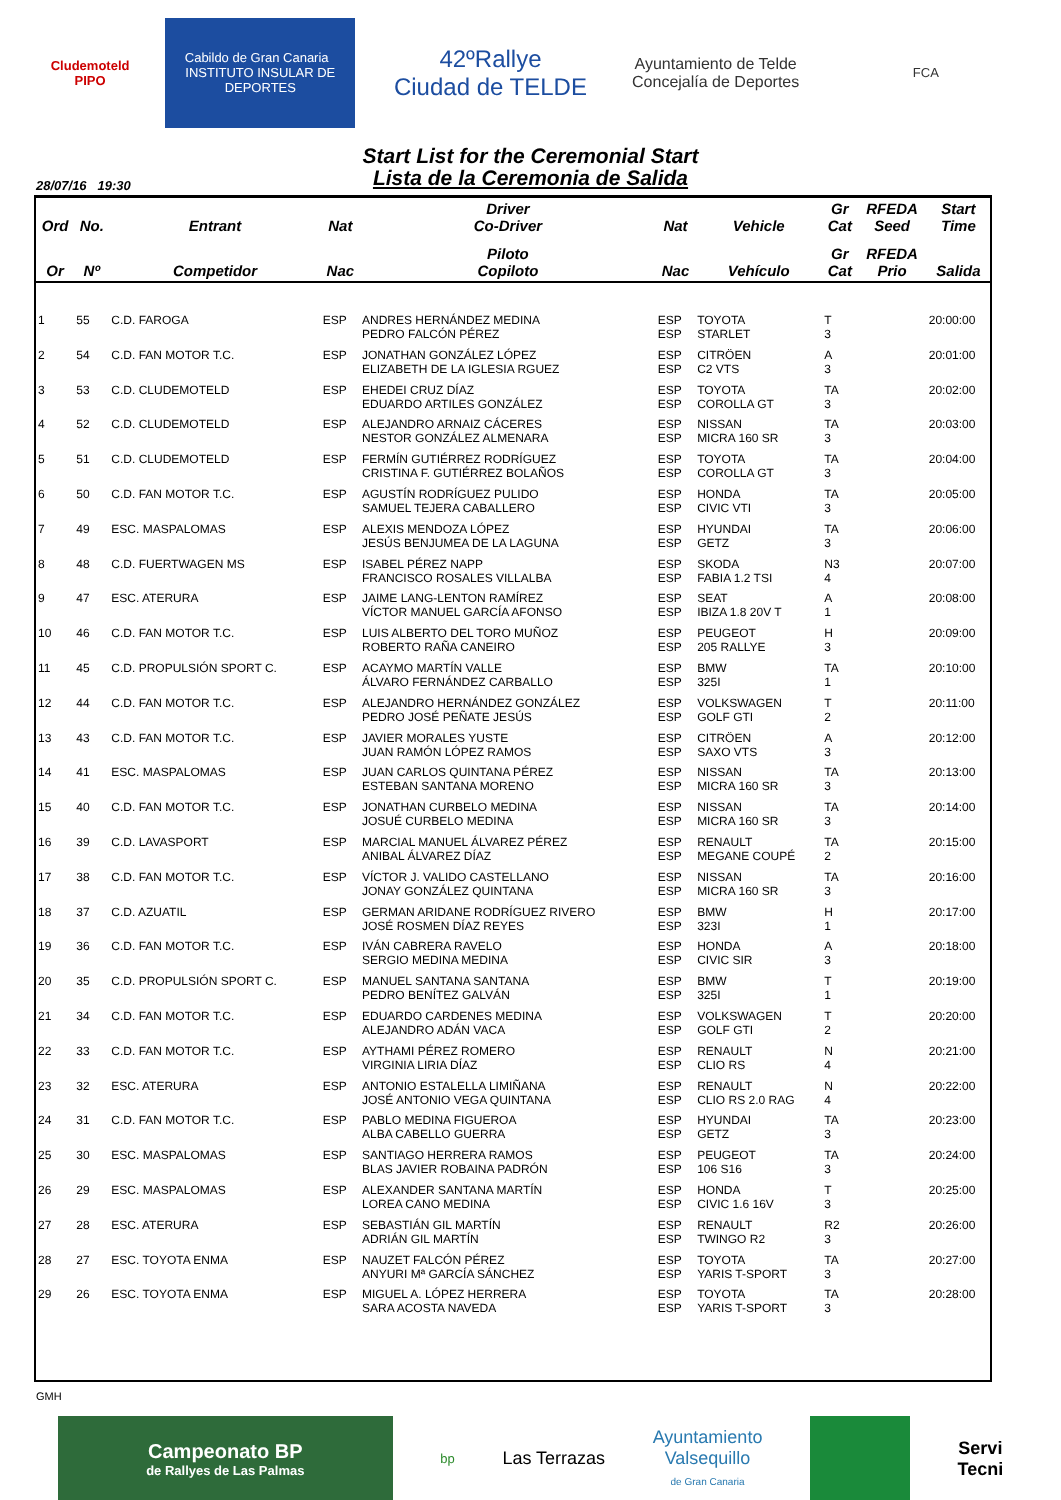Cludemoteld
PIPO
Cabildo de Gran Canaria INSTITUTO INSULAR DE DEPORTES
42ºRallye
Ciudad de TELDE
Ayuntamiento de Telde
Concejalía de Deportes
FCA
Start List for the Ceremonial Start
Lista de la Ceremonia de Salida
28/07/16 19:30
| Ord | No. | Entrant | Nat | Driver Co-Driver | Nat | Vehicle | Gr Cat | RFEDA Seed | Start Time |
| --- | --- | --- | --- | --- | --- | --- | --- | --- | --- |
| Or | Nº | Competidor | Nac | Piloto Copiloto | Nac | Vehículo | Gr Cat | RFEDA Prio | Salida |
| 1 | 55 | C.D. FAROGA | ESP | ANDRES HERNÁNDEZ MEDINA PEDRO FALCÓN PÉREZ | ESP ESP | TOYOTA STARLET | T 3 | | 20:00:00 |
| 2 | 54 | C.D. FAN MOTOR T.C. | ESP | JONATHAN GONZÁLEZ LÓPEZ ELIZABETH DE LA IGLESIA RGUEZ | ESP ESP | CITRÖEN C2 VTS | A 3 | | 20:01:00 |
| 3 | 53 | C.D. CLUDEMOTELD | ESP | EHEDEI CRUZ DÍAZ EDUARDO ARTILES GONZÁLEZ | ESP ESP | TOYOTA COROLLA GT | TA 3 | | 20:02:00 |
| 4 | 52 | C.D. CLUDEMOTELD | ESP | ALEJANDRO ARNAIZ CÁCERES NESTOR GONZÁLEZ ALMENARA | ESP ESP | NISSAN MICRA 160 SR | TA 3 | | 20:03:00 |
| 5 | 51 | C.D. CLUDEMOTELD | ESP | FERMÍN GUTIÉRREZ RODRÍGUEZ CRISTINA F. GUTIÉRREZ BOLAÑOS | ESP ESP | TOYOTA COROLLA GT | TA 3 | | 20:04:00 |
| 6 | 50 | C.D. FAN MOTOR T.C. | ESP | AGUSTÍN RODRÍGUEZ PULIDO SAMUEL TEJERA CABALLERO | ESP ESP | HONDA CIVIC VTI | TA 3 | | 20:05:00 |
| 7 | 49 | ESC. MASPALOMAS | ESP | ALEXIS MENDOZA LÓPEZ JESÚS BENJUMEA DE LA LAGUNA | ESP ESP | HYUNDAI GETZ | TA 3 | | 20:06:00 |
| 8 | 48 | C.D. FUERTWAGEN MS | ESP | ISABEL PÉREZ NAPP FRANCISCO ROSALES VILLALBA | ESP ESP | SKODA FABIA 1.2 TSI | N3 4 | | 20:07:00 |
| 9 | 47 | ESC. ATERURA | ESP | JAIME LANG-LENTON RAMÍREZ VÍCTOR MANUEL GARCÍA AFONSO | ESP ESP | SEAT IBIZA 1.8 20V T | A 1 | | 20:08:00 |
| 10 | 46 | C.D. FAN MOTOR T.C. | ESP | LUIS ALBERTO DEL TORO MUÑOZ ROBERTO RAÑA CANEIRO | ESP ESP | PEUGEOT 205 RALLYE | H 3 | | 20:09:00 |
| 11 | 45 | C.D. PROPULSIÓN SPORT C. | ESP | ACAYMO MARTÍN VALLE ÁLVARO FERNÁNDEZ CARBALLO | ESP ESP | BMW 325I | TA 1 | | 20:10:00 |
| 12 | 44 | C.D. FAN MOTOR T.C. | ESP | ALEJANDRO HERNÁNDEZ GONZÁLEZ PEDRO JOSÉ PEÑATE JESÚS | ESP ESP | VOLKSWAGEN GOLF GTI | T 2 | | 20:11:00 |
| 13 | 43 | C.D. FAN MOTOR T.C. | ESP | JAVIER MORALES YUSTE JUAN RAMÓN LÓPEZ RAMOS | ESP ESP | CITRÖEN SAXO VTS | A 3 | | 20:12:00 |
| 14 | 41 | ESC. MASPALOMAS | ESP | JUAN CARLOS QUINTANA PÉREZ ESTEBAN SANTANA MORENO | ESP ESP | NISSAN MICRA 160 SR | TA 3 | | 20:13:00 |
| 15 | 40 | C.D. FAN MOTOR T.C. | ESP | JONATHAN CURBELO MEDINA JOSUÉ CURBELO MEDINA | ESP ESP | NISSAN MICRA 160 SR | TA 3 | | 20:14:00 |
| 16 | 39 | C.D. LAVASPORT | ESP | MARCIAL MANUEL ÁLVAREZ PÉREZ ANIBAL ÁLVAREZ DÍAZ | ESP ESP | RENAULT MEGANE COUPÉ | TA 2 | | 20:15:00 |
| 17 | 38 | C.D. FAN MOTOR T.C. | ESP | VÍCTOR J. VALIDO CASTELLANO JONAY GONZÁLEZ QUINTANA | ESP ESP | NISSAN MICRA 160 SR | TA 3 | | 20:16:00 |
| 18 | 37 | C.D. AZUATIL | ESP | GERMAN ARIDANE RODRÍGUEZ RIVERO JOSÉ ROSMEN DÍAZ REYES | ESP ESP | BMW 323I | H 1 | | 20:17:00 |
| 19 | 36 | C.D. FAN MOTOR T.C. | ESP | IVÁN CABRERA RAVELO SERGIO MEDINA MEDINA | ESP ESP | HONDA CIVIC SIR | A 3 | | 20:18:00 |
| 20 | 35 | C.D. PROPULSIÓN SPORT C. | ESP | MANUEL SANTANA SANTANA PEDRO BENÍTEZ GALVÁN | ESP ESP | BMW 325I | T 1 | | 20:19:00 |
| 21 | 34 | C.D. FAN MOTOR T.C. | ESP | EDUARDO CARDENES MEDINA ALEJANDRO ADÁN VACA | ESP ESP | VOLKSWAGEN GOLF GTI | T 2 | | 20:20:00 |
| 22 | 33 | C.D. FAN MOTOR T.C. | ESP | AYTHAMI PÉREZ ROMERO VIRGINIA LIRIA DÍAZ | ESP ESP | RENAULT CLIO RS | N 4 | | 20:21:00 |
| 23 | 32 | ESC. ATERURA | ESP | ANTONIO ESTALELLA LIMIÑANA JOSÉ ANTONIO VEGA QUINTANA | ESP ESP | RENAULT CLIO RS 2.0 RAG | N 4 | | 20:22:00 |
| 24 | 31 | C.D. FAN MOTOR T.C. | ESP | PABLO MEDINA FIGUEROA ALBA CABELLO GUERRA | ESP ESP | HYUNDAI GETZ | TA 3 | | 20:23:00 |
| 25 | 30 | ESC. MASPALOMAS | ESP | SANTIAGO HERRERA RAMOS BLAS JAVIER ROBAINA PADRÓN | ESP ESP | PEUGEOT 106 S16 | TA 3 | | 20:24:00 |
| 26 | 29 | ESC. MASPALOMAS | ESP | ALEXANDER SANTANA MARTÍN LOREA CANO MEDINA | ESP ESP | HONDA CIVIC 1.6 16V | T 3 | | 20:25:00 |
| 27 | 28 | ESC. ATERURA | ESP | SEBASTIÁN GIL MARTÍN ADRIÁN GIL MARTÍN | ESP ESP | RENAULT TWINGO R2 | R2 3 | | 20:26:00 |
| 28 | 27 | ESC. TOYOTA ENMA | ESP | NAUZET FALCÓN PÉREZ ANYURI Mª GARCÍA SÁNCHEZ | ESP ESP | TOYOTA YARIS T-SPORT | TA 3 | | 20:27:00 |
| 29 | 26 | ESC. TOYOTA ENMA | ESP | MIGUEL A. LÓPEZ HERRERA SARA ACOSTA NAVEDA | ESP ESP | TOYOTA YARIS T-SPORT | TA 3 | | 20:28:00 |
GMH
Campeonato BP
de Rallyes de Las Palmas
bp
Las Terrazas
Ayuntamiento
Valsequillo
de Gran Canaria
Servi
Tecni